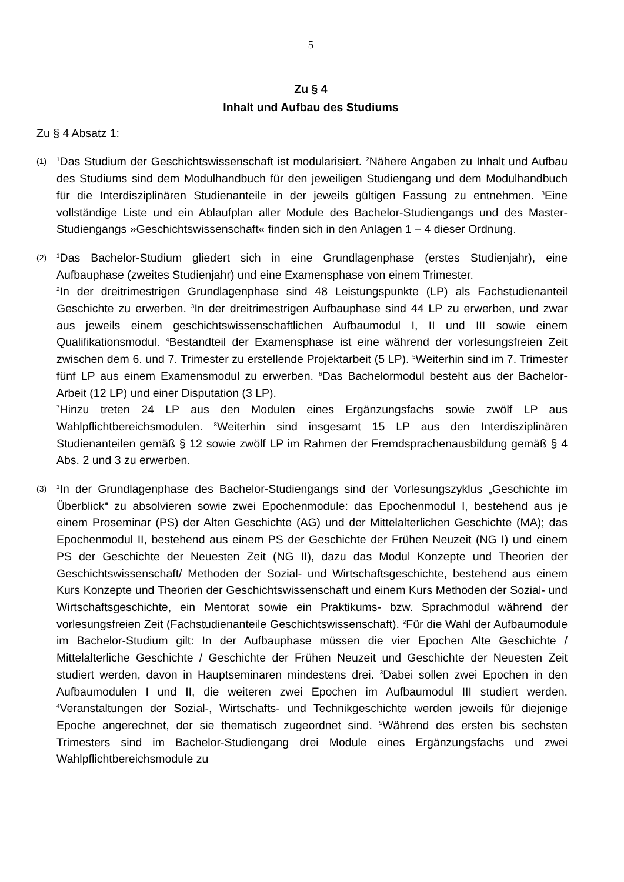5
Zu § 4
Inhalt und Aufbau des Studiums
Zu § 4 Absatz 1:
(1)
<sup>1</sup> Das Studium der Geschichtswissenschaft ist modularisiert. <sup>2</sup>Nähere Angaben zu Inhalt und Aufbau des Studiums sind dem Modulhandbuch für den jeweiligen Studiengang und dem Modulhandbuch für die Interdisziplinären Studienanteile in der jeweils gültigen Fassung zu entnehmen. <sup>3</sup>Eine vollständige Liste und ein Ablaufplan aller Module des Bachelor-Studiengangs und des Master-Studiengangs »Geschichtswissenschaft« finden sich in den Anlagen 1 – 4 dieser Ordnung.
(2)
<sup>1</sup> Das Bachelor-Studium gliedert sich in eine Grundlagenphase (erstes Studienjahr), eine Aufbauphase (zweites Studienjahr) und eine Examensphase von einem Trimester.
<sup>2</sup> In der dreitrimestrigen Grundlagenphase sind 48 Leistungspunkte (LP) als Fachstudienanteil Geschichte zu erwerben. <sup>3</sup>In der dreitrimestrigen Aufbauphase sind 44 LP zu erwerben, und zwar aus jeweils einem geschichtswissenschaftlichen Aufbaumodul I, II und III sowie einem Qualifikationsmodul. <sup>4</sup>Bestandteil der Examensphase ist eine während der vorlesungsfreien Zeit zwischen dem 6. und 7. Trimester zu erstellende Projektarbeit (5 LP). <sup>5</sup>Weiterhin sind im 7. Trimester fünf LP aus einem Examensmodul zu erwerben. <sup>6</sup>Das Bachelormodul besteht aus der Bachelor-Arbeit (12 LP) und einer Disputation (3 LP).
<sup>7</sup> Hinzu treten 24 LP aus den Modulen eines Ergänzungsfachs sowie zwölf LP aus Wahlpflichtbereichsmodulen. <sup>8</sup>Weiterhin sind insgesamt 15 LP aus den Interdisziplinären Studienanteilen gemäß § 12 sowie zwölf LP im Rahmen der Fremdsprachenausbildung gemäß § 4 Abs. 2 und 3 zu erwerben.
(3)
<sup>1</sup> In der Grundlagenphase des Bachelor-Studiengangs sind der Vorlesungszyklus „Geschichte im Überblick“ zu absolvieren sowie zwei Epochenmodule: das Epochenmodul I, bestehend aus je einem Proseminar (PS) der Alten Geschichte (AG) und der Mittelalterlichen Geschichte (MA); das Epochenmodul II, bestehend aus einem PS der Geschichte der Frühen Neuzeit (NG I) und einem PS der Geschichte der Neuesten Zeit (NG II), dazu das Modul Konzepte und Theorien der Geschichtswissenschaft/ Methoden der Sozial- und Wirtschaftsgeschichte, bestehend aus einem Kurs Konzepte und Theorien der Geschichtswissenschaft und einem Kurs Methoden der Sozial- und Wirtschaftsgeschichte, ein Mentorat sowie ein Praktikums- bzw. Sprachmodul während der vorlesungsfreien Zeit (Fachstudienanteile Geschichtswissenschaft). <sup>2</sup>Für die Wahl der Aufbaumodule im Bachelor-Studium gilt: In der Aufbauphase müssen die vier Epochen Alte Geschichte / Mittelalterliche Geschichte / Geschichte der Frühen Neuzeit und Geschichte der Neuesten Zeit studiert werden, davon in Hauptseminaren mindestens drei. <sup>3</sup>Dabei sollen zwei Epochen in den Aufbaumodulen I und II, die weiteren zwei Epochen im Aufbaumodul III studiert werden. <sup>4</sup>Veranstaltungen der Sozial-, Wirtschafts- und Technikgeschichte werden jeweils für diejenige Epoche angerechnet, der sie thematisch zugeordnet sind. <sup>5</sup>Während des ersten bis sechsten Trimesters sind im Bachelor-Studiengang drei Module eines Ergänzungsfachs und zwei Wahlpflichtbereichsmodule zu